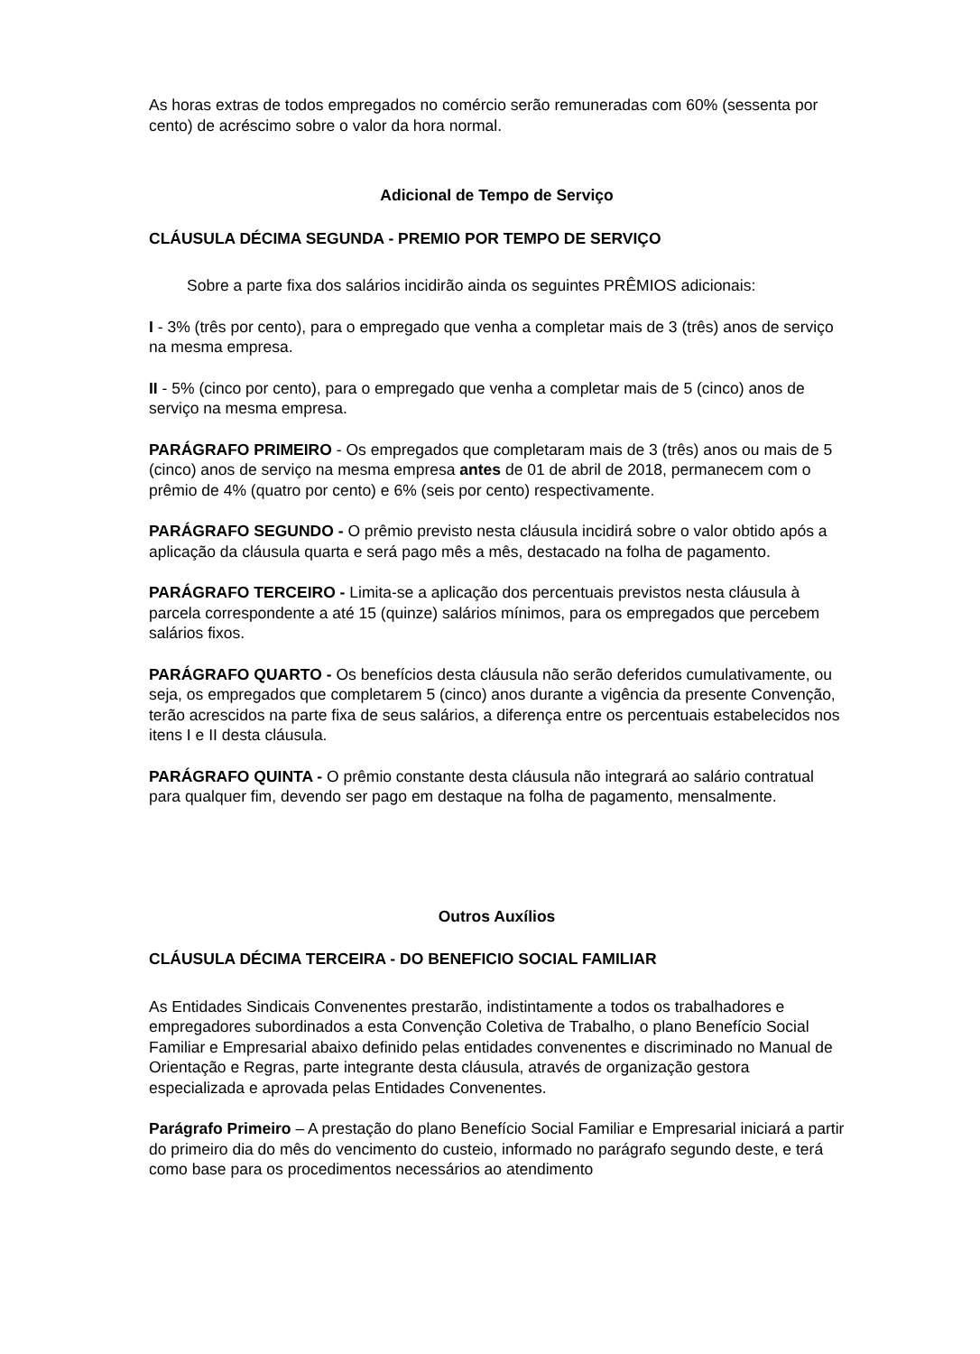As horas extras de todos empregados no comércio serão remuneradas com 60% (sessenta por cento) de acréscimo sobre o valor da hora normal.
Adicional de Tempo de Serviço
CLÁUSULA DÉCIMA SEGUNDA - PREMIO POR TEMPO DE SERVIÇO
Sobre a parte fixa dos salários incidirão ainda os seguintes PRÊMIOS adicionais:
I - 3% (três por cento), para o empregado que venha a completar mais de 3 (três) anos de serviço na mesma empresa.
II - 5% (cinco por cento), para o empregado que venha a completar mais de 5 (cinco) anos de serviço na mesma empresa.
PARÁGRAFO PRIMEIRO - Os empregados que completaram mais de 3 (três) anos ou mais de 5 (cinco) anos de serviço na mesma empresa antes de 01 de abril de 2018, permanecem com o prêmio de 4% (quatro por cento) e 6% (seis por cento) respectivamente.
PARÁGRAFO SEGUNDO - O prêmio previsto nesta cláusula incidirá sobre o valor obtido após a aplicação da cláusula quarta e será pago mês a mês, destacado na folha de pagamento.
PARÁGRAFO TERCEIRO - Limita-se a aplicação dos percentuais previstos nesta cláusula à parcela correspondente a até 15 (quinze) salários mínimos, para os empregados que percebem salários fixos.
PARÁGRAFO QUARTO - Os benefícios desta cláusula não serão deferidos cumulativamente, ou seja, os empregados que completarem 5 (cinco) anos durante a vigência da presente Convenção, terão acrescidos na parte fixa de seus salários, a diferença entre os percentuais estabelecidos nos itens I e II desta cláusula.
PARÁGRAFO QUINTA - O prêmio constante desta cláusula não integrará ao salário contratual para qualquer fim, devendo ser pago em destaque na folha de pagamento, mensalmente.
Outros Auxílios
CLÁUSULA DÉCIMA TERCEIRA - DO BENEFICIO SOCIAL FAMILIAR
As Entidades Sindicais Convenentes prestarão, indistintamente a todos os trabalhadores e empregadores subordinados a esta Convenção Coletiva de Trabalho, o plano Benefício Social Familiar e Empresarial abaixo definido pelas entidades convenentes e discriminado no Manual de Orientação e Regras, parte integrante desta cláusula, através de organização gestora especializada e aprovada pelas Entidades Convenentes.
Parágrafo Primeiro – A prestação do plano Benefício Social Familiar e Empresarial iniciará a partir do primeiro dia do mês do vencimento do custeio, informado no parágrafo segundo deste, e terá como base para os procedimentos necessários ao atendimento